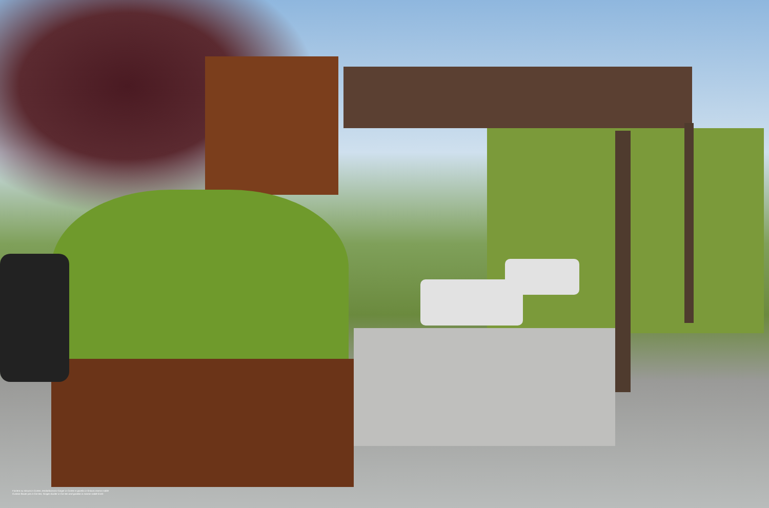Fioriera su misura in Corten, tenda/divisorio Ginger in Corten e gazebo in finitura marron sablé
Custom flower pot in Cor-ten, Ginger divider in Cor-ten and gazebo in marron sablé finish